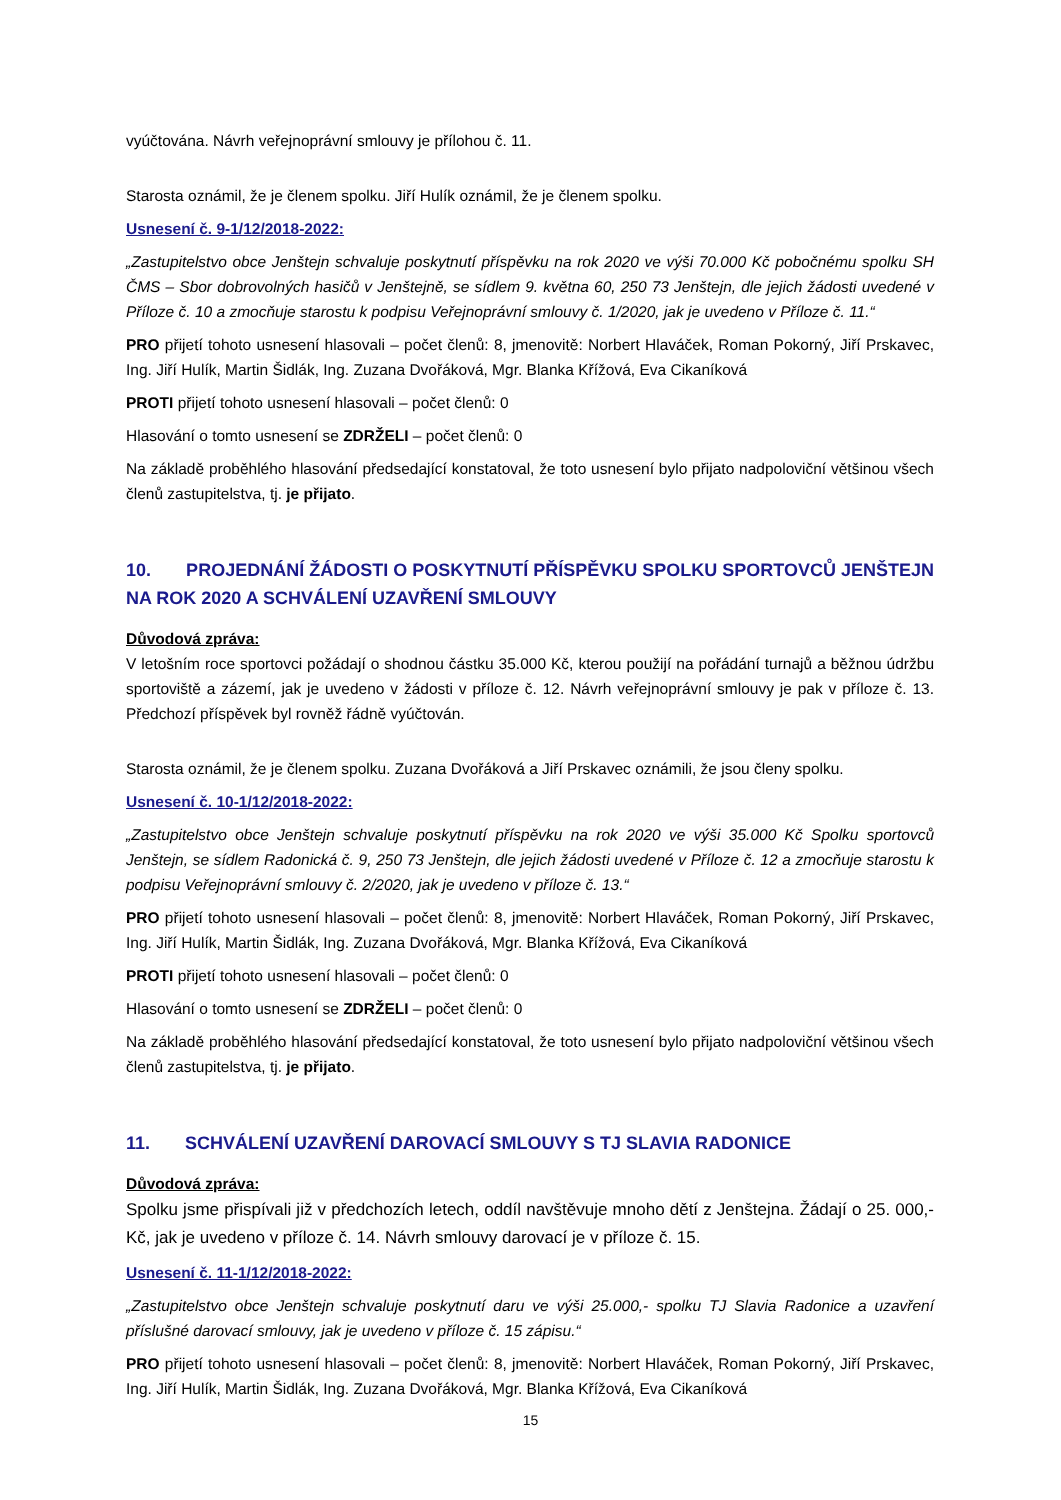vyúčtována. Návrh veřejnoprávní smlouvy je přílohou č. 11.
Starosta oznámil, že je členem spolku. Jiří Hulík oznámil, že je členem spolku.
Usnesení č. 9-1/12/2018-2022:
„Zastupitelstvo obce Jenštejn schvaluje poskytnutí příspěvku na rok 2020 ve výši 70.000 Kč pobočnému spolku SH ČMS – Sbor dobrovolných hasičů v Jenštejně, se sídlem 9. května 60, 250 73 Jenštejn, dle jejich žádosti uvedené v Příloze č. 10 a zmocňuje starostu k podpisu Veřejnoprávní smlouvy č. 1/2020, jak je uvedeno v Příloze č. 11.“
PRO přijetí tohoto usnesení hlasovali – počet členů: 8, jmenovitě: Norbert Hlaváček, Roman Pokorný, Jiří Prskavec, Ing. Jiří Hulík, Martin Šidlák, Ing. Zuzana Dvořáková, Mgr. Blanka Křížová, Eva Cikaníková
PROTI přijetí tohoto usnesení hlasovali – počet členů: 0
Hlasování o tomto usnesení se ZDRŽELI – počet členů: 0
Na základě proběhlého hlasování předsedající konstatoval, že toto usnesení bylo přijato nadpoloviční většinou všech členů zastupitelstva, tj. je přijato.
10. PROJEDNÁNÍ ŽÁDOSTI O POSKYTNUTÍ PŘÍSPĚVKU SPOLKU SPORTOVCŮ JENŠTEJN NA ROK 2020 A SCHVÁLENÍ UZAVŘENÍ SMLOUVY
Důvodová zpráva:
V letošním roce sportovci požádají o shodnou částku 35.000 Kč, kterou použijí na pořádání turnajů a běžnou údržbu sportoviště a zázemí, jak je uvedeno v žádosti v příloze č. 12. Návrh veřejnoprávní smlouvy je pak v příloze č. 13. Předchozí příspěvek byl rovněž řádně vyúčtován.
Starosta oznámil, že je členem spolku. Zuzana Dvořáková a Jiří Prskavec oznámili, že jsou členy spolku.
Usnesení č. 10-1/12/2018-2022:
„Zastupitelstvo obce Jenštejn schvaluje poskytnutí příspěvku na rok 2020 ve výši 35.000 Kč Spolku sportovců Jenštejn, se sídlem Radonická č. 9, 250 73 Jenštejn, dle jejich žádosti uvedené v Příloze č. 12 a zmocňuje starostu k podpisu Veřejnoprávní smlouvy č. 2/2020, jak je uvedeno v příloze č. 13.“
PRO přijetí tohoto usnesení hlasovali – počet členů: 8, jmenovitě: Norbert Hlaváček, Roman Pokorný, Jiří Prskavec, Ing. Jiří Hulík, Martin Šidlák, Ing. Zuzana Dvořáková, Mgr. Blanka Křížová, Eva Cikaníková
PROTI přijetí tohoto usnesení hlasovali – počet členů: 0
Hlasování o tomto usnesení se ZDRŽELI – počet členů: 0
Na základě proběhlého hlasování předsedající konstatoval, že toto usnesení bylo přijato nadpoloviční většinou všech členů zastupitelstva, tj. je přijato.
11. SCHVÁLENÍ UZAVŘENÍ DAROVACÍ SMLOUVY S TJ SLAVIA RADONICE
Důvodová zpráva:
Spolku jsme přispívali již v předchozích letech, oddíl navštěvuje mnoho dětí z Jenštejna. Žádají o 25. 000,- Kč, jak je uvedeno v příloze č. 14. Návrh smlouvy darovací je v příloze č. 15.
Usnesení č. 11-1/12/2018-2022:
„Zastupitelstvo obce Jenštejn schvaluje poskytnutí daru ve výši 25.000,- spolku TJ Slavia Radonice a uzavření příslušné darovací smlouvy, jak je uvedeno v příloze č. 15 zápisu.“
PRO přijetí tohoto usnesení hlasovali – počet členů: 8, jmenovitě: Norbert Hlaváček, Roman Pokorný, Jiří Prskavec, Ing. Jiří Hulík, Martin Šidlák, Ing. Zuzana Dvořáková, Mgr. Blanka Křížová, Eva Cikaníková
15